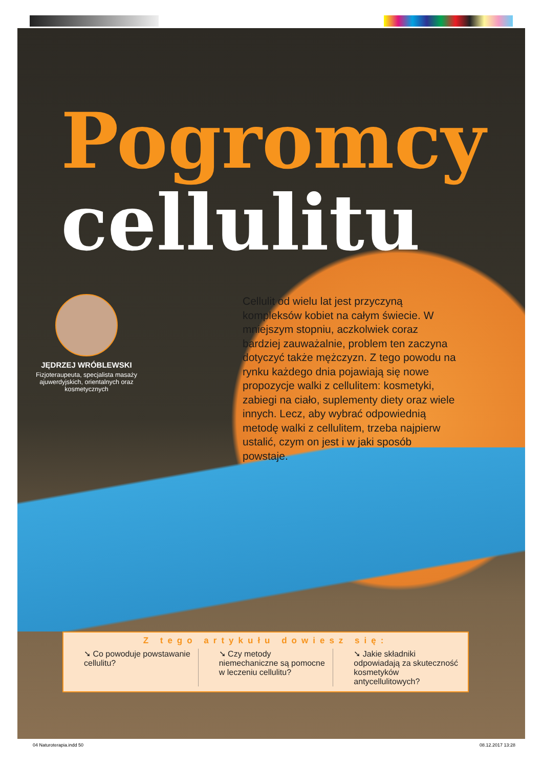Pogromcy
cellulitu
JĘDRZEJ WRÓBLEWSKI
Fizjoteraupeuta, specjalista masaży ajuwerdyjskich, orientalnych oraz kosmetycznych
Cellulit od wielu lat jest przyczyną kompleksów kobiet na całym świecie. W mniejszym stopniu, aczkolwiek coraz bardziej zauważalnie, problem ten zaczyna dotyczyć także mężczyzn. Z tego powodu na rynku każdego dnia pojawiają się nowe propozycje walki z cellulitem: kosmetyki, zabiegi na ciało, suplementy diety oraz wiele innych. Lecz, aby wybrać odpowiednią metodę walki z cellulitem, trzeba najpierw ustalić, czym on jest i w jaki sposób powstaje.
Z tego artykułu dowiesz się:
➘ Co powoduje powstawanie cellulitu?
➘ Czy metody niemechaniczne są pomocne w leczeniu cellulitu?
➘ Jakie składniki odpowiadają za skuteczność kosmetyków antycellulitowych?
04 Naturoterapia.indd 50 08.12.2017 13:28